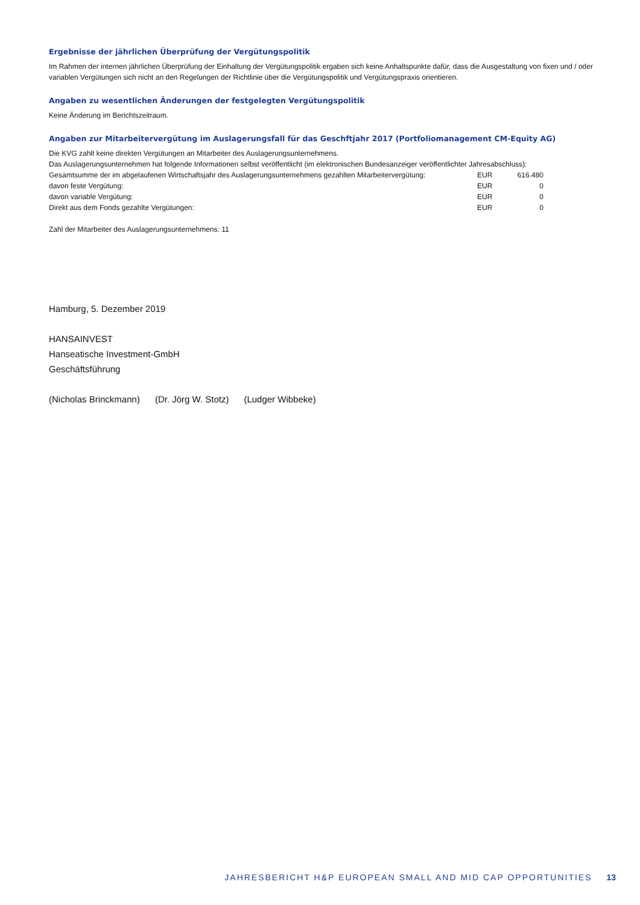Ergebnisse der jährlichen Überprüfung der Vergütungspolitik
Im Rahmen der internen jährlichen Überprüfung der Einhaltung der Vergütungspolitik ergaben sich keine Anhaltspunkte dafür, dass die Ausgestaltung von fixen und / oder variablen Vergütungen sich nicht an den Regelungen der Richtlinie über die Vergütungspolitik und Vergütungspraxis orientieren.
Angaben zu wesentlichen Änderungen der festgelegten Vergütungspolitik
Keine Änderung im Berichtszeitraum.
Angaben zur Mitarbeitervergütung im Auslagerungsfall für das Geschftjahr 2017 (Portfoliomanagement CM-Equity AG)
Die KVG zahlt keine direkten Vergütungen an Mitarbeiter des Auslagerungsunternehmens.
Das Auslagerungsunternehmen hat folgende Informationen selbst veröffentlicht (im elektronischen Bundesanzeiger veröffentlichter Jahresabschluss):
| Gesamtsumme der im abgelaufenen Wirtschaftsjahr des Auslagerungsunternehmens gezahlten Mitarbeitervergütung: | EUR | 616.480 |
| davon feste Vergütung: | EUR | 0 |
| davon variable Vergütung: | EUR | 0 |
| Direkt aus dem Fonds gezahlte Vergütungen: | EUR | 0 |
Zahl der Mitarbeiter des Auslagerungsunternehmens: 11
Hamburg, 5. Dezember 2019
HANSAINVEST
Hanseatische Investment-GmbH
Geschäftsführung
(Nicholas Brinckmann) (Dr. Jörg W. Stotz) (Ludger Wibbeke)
JAHRESBERICHT H&P EUROPEAN SMALL AND MID CAP OPPORTUNITIES 13